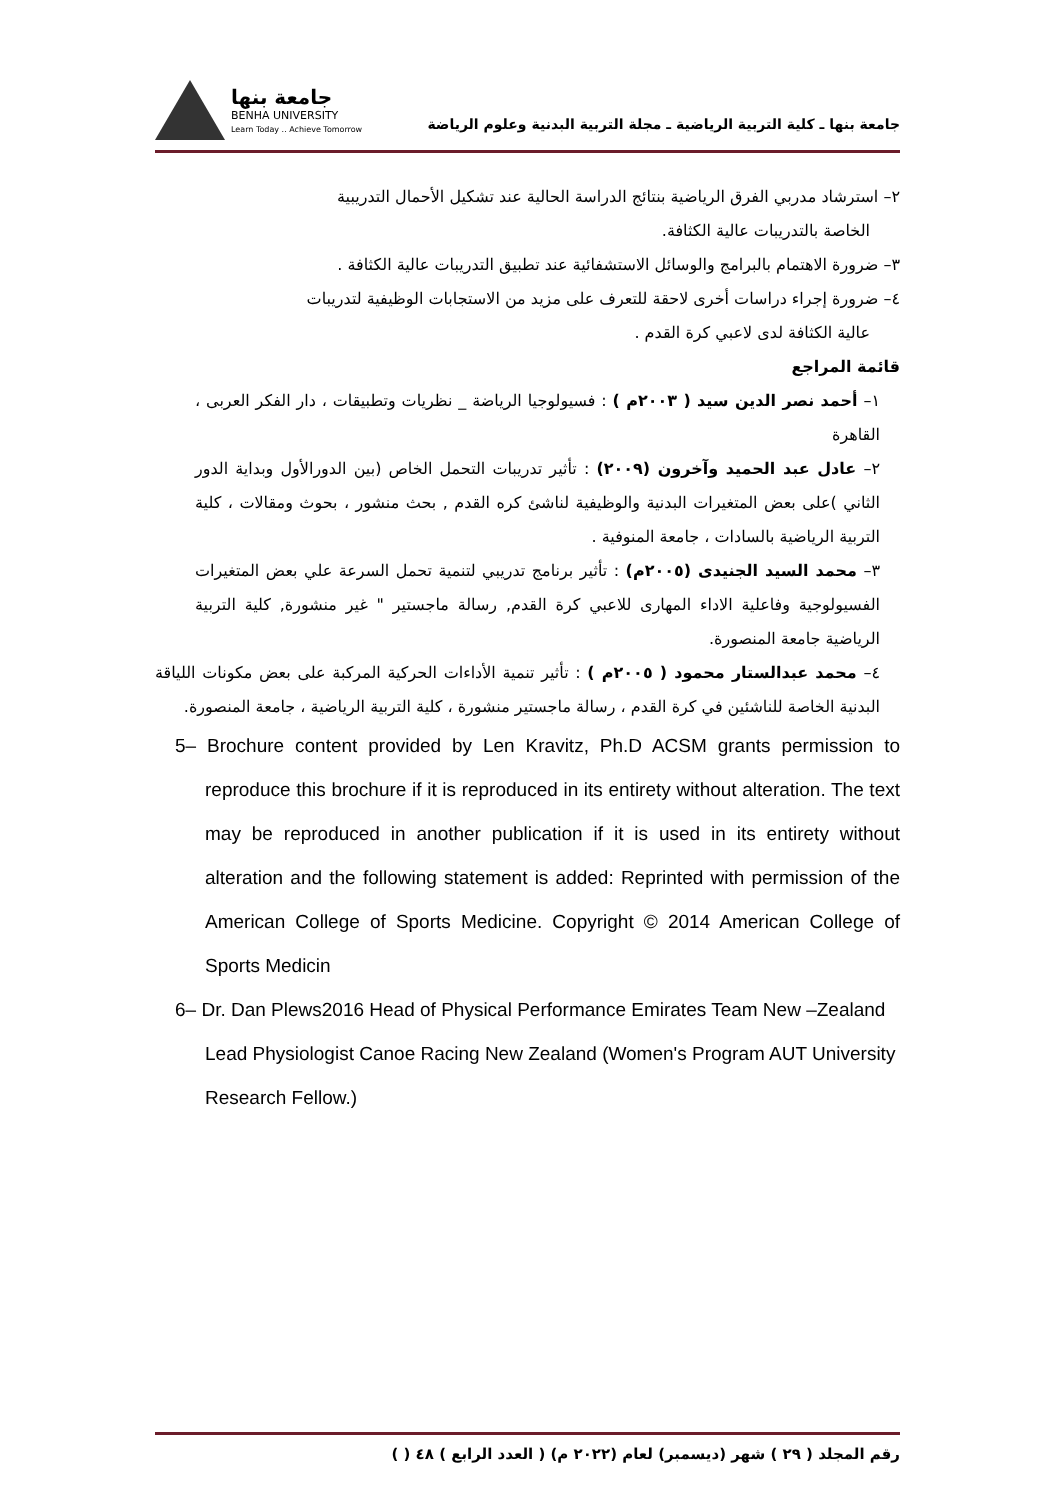جامعة بنها
BENHA UNIVERSITY
Learn Today .. Achieve Tomorrow
جامعة بنها ـ كلية التربية الرياضية ـ مجلة التربية البدنية وعلوم الرياضة
٢– استرشاد مدربي الفرق الرياضية بنتائج الدراسة الحالية عند تشكيل الأحمال التدريبية
الخاصة بالتدريبات عالية الكثافة.
٣– ضرورة الاهتمام بالبرامج والوسائل الاستشفائية عند تطبيق التدريبات عالية الكثافة .
٤– ضرورة إجراء دراسات أخرى لاحقة للتعرف على مزيد من الاستجابات الوظيفية لتدريبات
عالية الكثافة لدى لاعبي كرة القدم .
قائمة المراجع
١– أحمد نصر الدين سيد ( ٢٠٠٣م ) : فسيولوجيا الرياضة _ نظريات وتطبيقات ، دار الفكر العربى ، القاهرة
٢– عادل عبد الحميد وآخرون (٢٠٠٩) : تأثير تدريبات التحمل الخاص (بين الدورالأول وبداية الدور الثاني )على بعض المتغيرات البدنية والوظيفية لناشئ كره القدم , بحث منشور ، بحوث ومقالات ، كلية التربية الرياضية بالسادات ، جامعة المنوفية .
٣– محمد السيد الجنيدى (٢٠٠٥م) : تأثير برنامج تدريبي لتنمية تحمل السرعة علي بعض المتغيرات الفسيولوجية وفاعلية الاداء المهارى للاعبي كرة القدم, رسالة ماجستير " غير منشورة, كلية التربية الرياضية جامعة المنصورة.
٤– محمد عبدالستار محمود ( ٢٠٠٥م ) : تأثير تنمية الأداءات الحركية المركبة على بعض مكونات اللياقة البدنية الخاصة للناشئين في كرة القدم ، رسالة ماجستير منشورة ، كلية التربية الرياضية ، جامعة المنصورة.
5– Brochure content provided by Len Kravitz, Ph.D ACSM grants permission to reproduce this brochure if it is reproduced in its entirety without alteration. The text may be reproduced in another publication if it is used in its entirety without alteration and the following statement is added: Reprinted with permission of the American College of Sports Medicine. Copyright © 2014 American College of Sports Medicin
6– Dr. Dan Plews2016 Head of Physical Performance Emirates Team New –Zealand Lead Physiologist Canoe Racing New Zealand (Women's Program AUT University Research Fellow.)
رقم المجلد ( ٢٩ ) شهر (ديسمبر) لعام (٢٠٢٢ م) ( العدد الرابع ) ٤٨ ( )